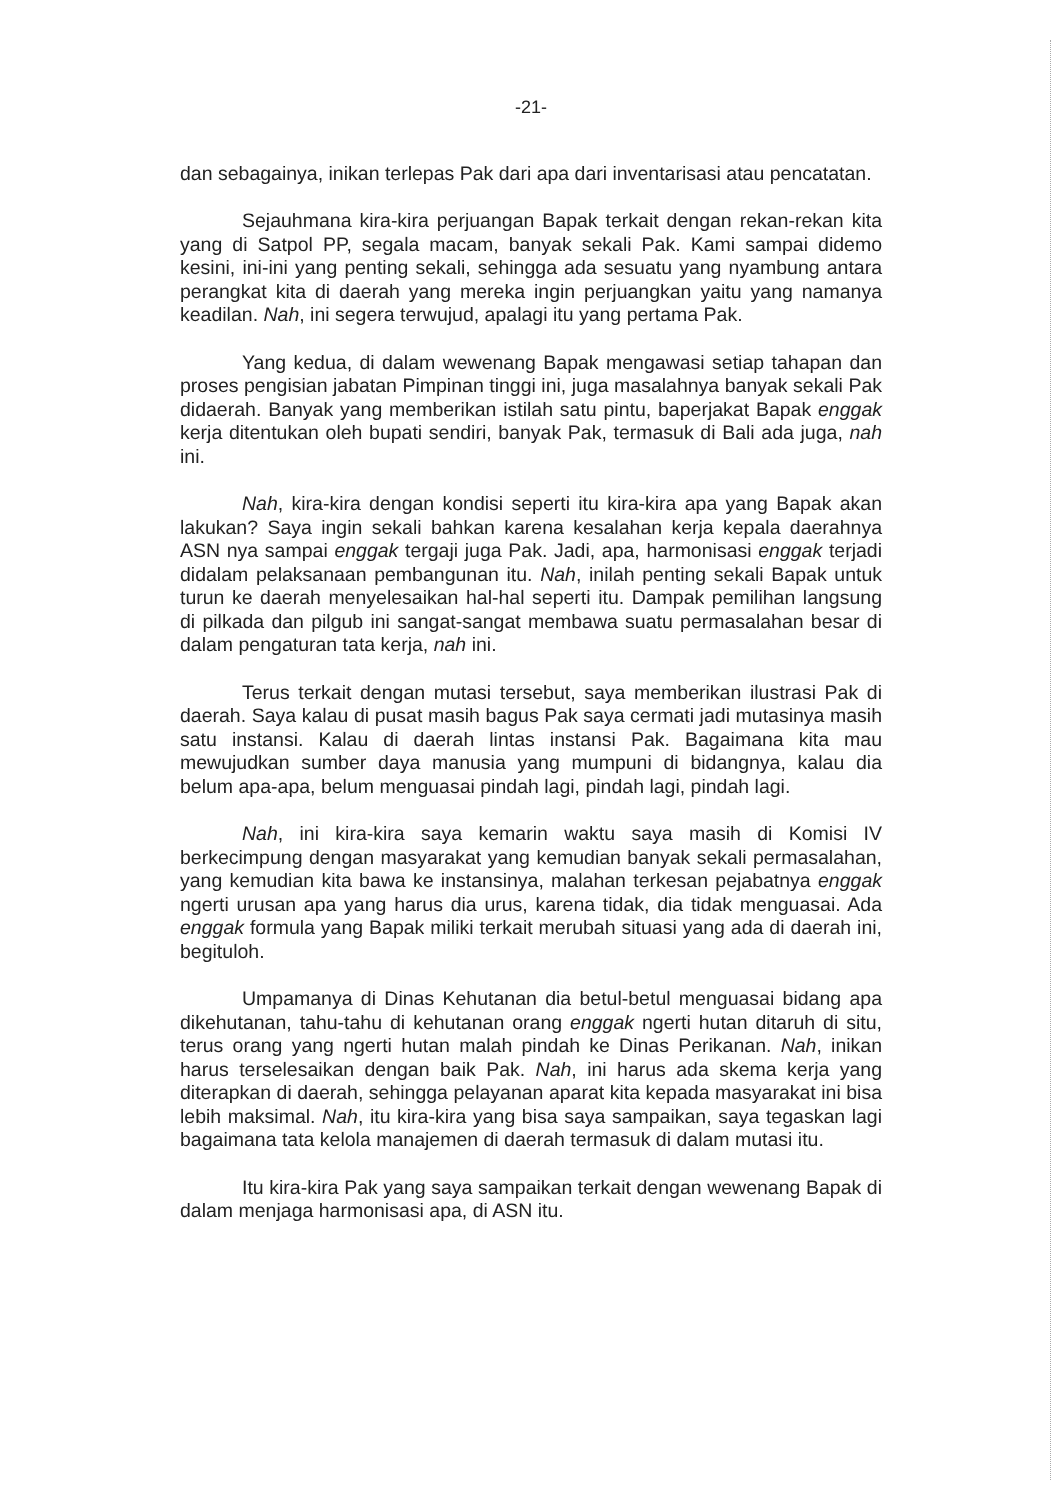-21-
dan sebagainya, inikan terlepas Pak dari apa dari inventarisasi atau pencatatan.
Sejauhmana kira-kira perjuangan Bapak terkait dengan rekan-rekan kita yang di Satpol PP, segala macam, banyak sekali Pak. Kami sampai didemo kesini, ini-ini yang penting sekali, sehingga ada sesuatu yang nyambung antara perangkat kita di daerah yang mereka ingin perjuangkan yaitu yang namanya keadilan. Nah, ini segera terwujud, apalagi itu yang pertama Pak.
Yang kedua, di dalam wewenang Bapak mengawasi setiap tahapan dan proses pengisian jabatan Pimpinan tinggi ini, juga masalahnya banyak sekali Pak didaerah. Banyak yang memberikan istilah satu pintu, baperjakat Bapak enggak kerja ditentukan oleh bupati sendiri, banyak Pak, termasuk di Bali ada juga, nah ini.
Nah, kira-kira dengan kondisi seperti itu kira-kira apa yang Bapak akan lakukan? Saya ingin sekali bahkan karena kesalahan kerja kepala daerahnya ASN nya sampai enggak tergaji juga Pak. Jadi, apa, harmonisasi enggak terjadi didalam pelaksanaan pembangunan itu. Nah, inilah penting sekali Bapak untuk turun ke daerah menyelesaikan hal-hal seperti itu. Dampak pemilihan langsung di pilkada dan pilgub ini sangat-sangat membawa suatu permasalahan besar di dalam pengaturan tata kerja, nah ini.
Terus terkait dengan mutasi tersebut, saya memberikan ilustrasi Pak di daerah. Saya kalau di pusat masih bagus Pak saya cermati jadi mutasinya masih satu instansi. Kalau di daerah lintas instansi Pak. Bagaimana kita mau mewujudkan sumber daya manusia yang mumpuni di bidangnya, kalau dia belum apa-apa, belum menguasai pindah lagi, pindah lagi, pindah lagi.
Nah, ini kira-kira saya kemarin waktu saya masih di Komisi IV berkecimpung dengan masyarakat yang kemudian banyak sekali permasalahan, yang kemudian kita bawa ke instansinya, malahan terkesan pejabatnya enggak ngerti urusan apa yang harus dia urus, karena tidak, dia tidak menguasai. Ada enggak formula yang Bapak miliki terkait merubah situasi yang ada di daerah ini, begituloh.
Umpamanya di Dinas Kehutanan dia betul-betul menguasai bidang apa dikehutanan, tahu-tahu di kehutanan orang enggak ngerti hutan ditaruh di situ, terus orang yang ngerti hutan malah pindah ke Dinas Perikanan. Nah, inikan harus terselesaikan dengan baik Pak. Nah, ini harus ada skema kerja yang diterapkan di daerah, sehingga pelayanan aparat kita kepada masyarakat ini bisa lebih maksimal. Nah, itu kira-kira yang bisa saya sampaikan, saya tegaskan lagi bagaimana tata kelola manajemen di daerah termasuk di dalam mutasi itu.
Itu kira-kira Pak yang saya sampaikan terkait dengan wewenang Bapak di dalam menjaga harmonisasi apa, di ASN itu.